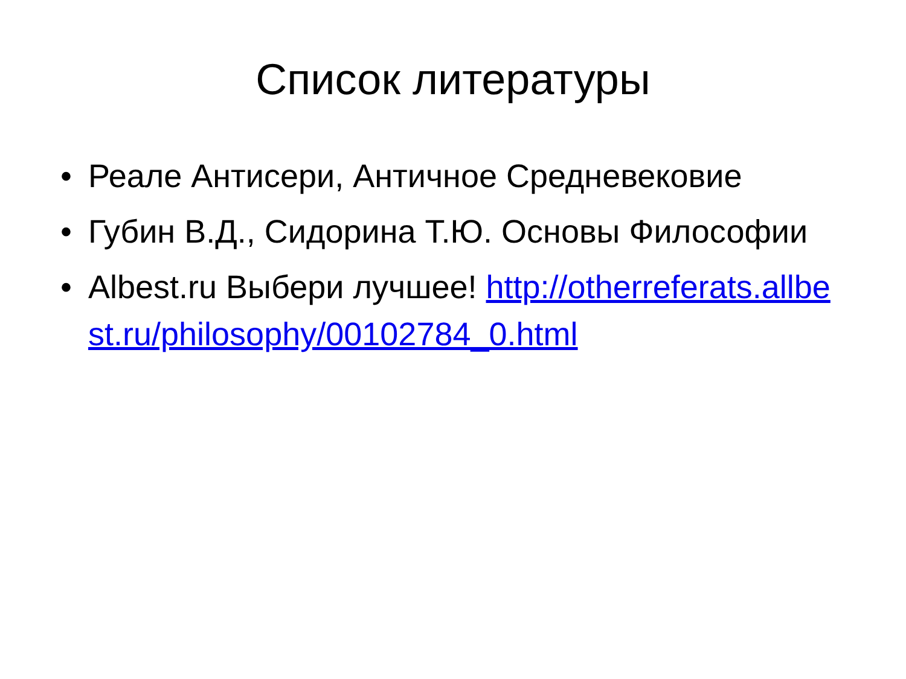Список литературы
• Реале Антисери, Античное Средневековие
• Губин В.Д., Сидорина Т.Ю. Основы Философии
• Albest.ru Выбери лучшее! http://otherreferats.allbest.ru/philosophy/00102784_0.html